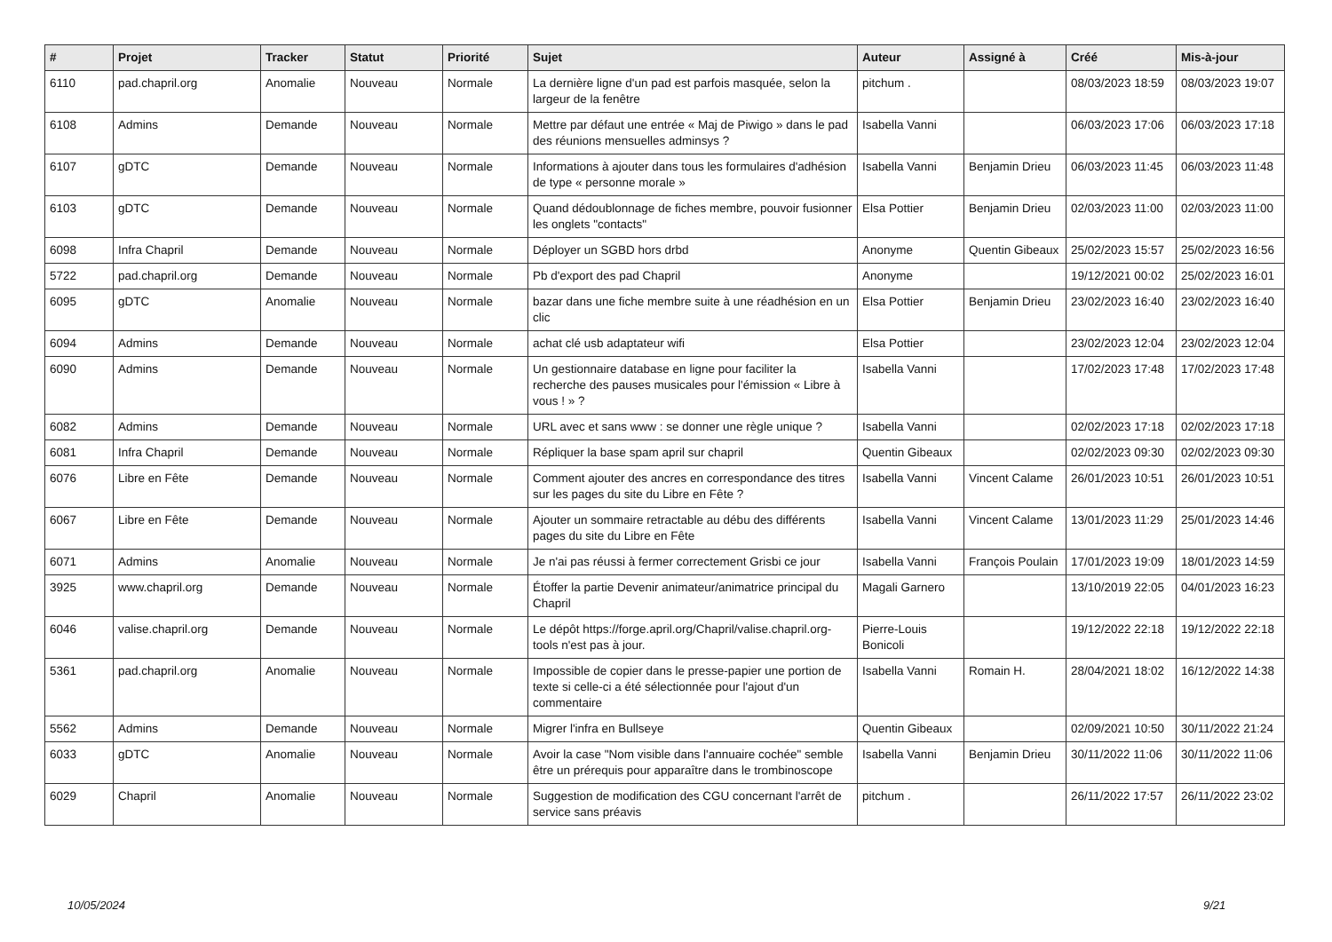| # | Projet | Tracker | Statut | Priorité | Sujet | Auteur | Assigné à | Créé | Mis-à-jour |
| --- | --- | --- | --- | --- | --- | --- | --- | --- | --- |
| 6110 | pad.chapril.org | Anomalie | Nouveau | Normale | La dernière ligne d'un pad est parfois masquée, selon la largeur de la fenêtre | pitchum . | | 08/03/2023 18:59 | 08/03/2023 19:07 |
| 6108 | Admins | Demande | Nouveau | Normale | Mettre par défaut une entrée « Maj de Piwigo » dans le pad des réunions mensuelles adminsys ? | Isabella Vanni | | 06/03/2023 17:06 | 06/03/2023 17:18 |
| 6107 | gDTC | Demande | Nouveau | Normale | Informations à ajouter dans tous les formulaires d'adhésion de type « personne morale » | Isabella Vanni | Benjamin Drieu | 06/03/2023 11:45 | 06/03/2023 11:48 |
| 6103 | gDTC | Demande | Nouveau | Normale | Quand dédoublonnage de fiches membre, pouvoir fusionner les onglets "contacts" | Elsa Pottier | Benjamin Drieu | 02/03/2023 11:00 | 02/03/2023 11:00 |
| 6098 | Infra Chapril | Demande | Nouveau | Normale | Déployer un SGBD hors drbd | Anonyme | Quentin Gibeaux | 25/02/2023 15:57 | 25/02/2023 16:56 |
| 5722 | pad.chapril.org | Demande | Nouveau | Normale | Pb d'export des pad Chapril | Anonyme | | 19/12/2021 00:02 | 25/02/2023 16:01 |
| 6095 | gDTC | Anomalie | Nouveau | Normale | bazar dans une fiche membre suite à une réadhésion en un clic | Elsa Pottier | Benjamin Drieu | 23/02/2023 16:40 | 23/02/2023 16:40 |
| 6094 | Admins | Demande | Nouveau | Normale | achat clé usb adaptateur wifi | Elsa Pottier | | 23/02/2023 12:04 | 23/02/2023 12:04 |
| 6090 | Admins | Demande | Nouveau | Normale | Un gestionnaire database en ligne pour faciliter la recherche des pauses musicales pour l'émission « Libre à vous ! » ? | Isabella Vanni | | 17/02/2023 17:48 | 17/02/2023 17:48 |
| 6082 | Admins | Demande | Nouveau | Normale | URL avec et sans www : se donner une règle unique ? | Isabella Vanni | | 02/02/2023 17:18 | 02/02/2023 17:18 |
| 6081 | Infra Chapril | Demande | Nouveau | Normale | Répliquer la base spam april sur chapril | Quentin Gibeaux | | 02/02/2023 09:30 | 02/02/2023 09:30 |
| 6076 | Libre en Fête | Demande | Nouveau | Normale | Comment ajouter des ancres en correspondance des titres sur les pages du site du Libre en Fête ? | Isabella Vanni | Vincent Calame | 26/01/2023 10:51 | 26/01/2023 10:51 |
| 6067 | Libre en Fête | Demande | Nouveau | Normale | Ajouter un sommaire retractable au débu des différents pages du site du Libre en Fête | Isabella Vanni | Vincent Calame | 13/01/2023 11:29 | 25/01/2023 14:46 |
| 6071 | Admins | Anomalie | Nouveau | Normale | Je n'ai pas réussi à fermer correctement Grisbi ce jour | Isabella Vanni | François Poulain | 17/01/2023 19:09 | 18/01/2023 14:59 |
| 3925 | www.chapril.org | Demande | Nouveau | Normale | Étoffer la partie Devenir animateur/animatrice principal du Chapril | Magali Garnero | | 13/10/2019 22:05 | 04/01/2023 16:23 |
| 6046 | valise.chapril.org | Demande | Nouveau | Normale | Le dépôt https://forge.april.org/Chapril/valise.chapril.org-tools n'est pas à jour. | Pierre-Louis Bonicoli | | 19/12/2022 22:18 | 19/12/2022 22:18 |
| 5361 | pad.chapril.org | Anomalie | Nouveau | Normale | Impossible de copier dans le presse-papier une portion de texte si celle-ci a été sélectionnée pour l'ajout d'un commentaire | Isabella Vanni | Romain H. | 28/04/2021 18:02 | 16/12/2022 14:38 |
| 5562 | Admins | Demande | Nouveau | Normale | Migrer l'infra en Bullseye | Quentin Gibeaux | | 02/09/2021 10:50 | 30/11/2022 21:24 |
| 6033 | gDTC | Anomalie | Nouveau | Normale | Avoir la case "Nom visible dans l'annuaire cochée" semble être un prérequis pour apparaître dans le trombinoscope | Isabella Vanni | Benjamin Drieu | 30/11/2022 11:06 | 30/11/2022 11:06 |
| 6029 | Chapril | Anomalie | Nouveau | Normale | Suggestion de modification des CGU concernant l'arrêt de service sans préavis | pitchum . | | 26/11/2022 17:57 | 26/11/2022 23:02 |
10/05/2024 9/21